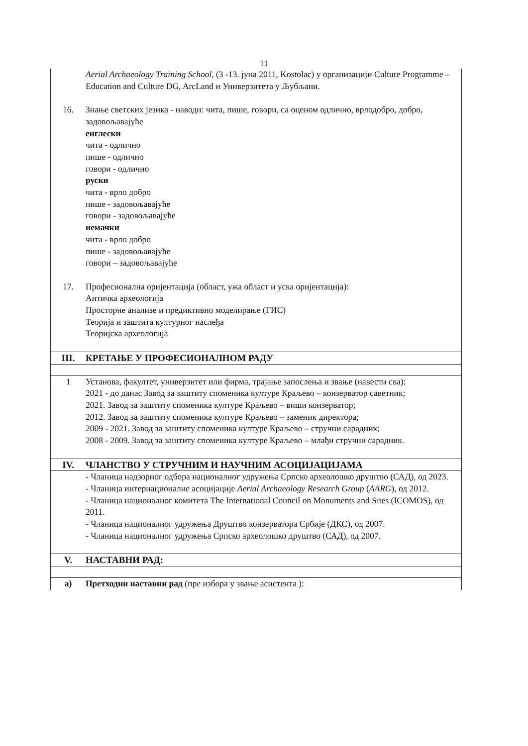11
| | Aerial Archaeology Training School , (3 -13. јуна 2011, Kostolac) у организацији Culture Programme – Education and Culture DG, ArcLand и Универзитета у Љубљани. |
| 16. | Знање светских језика - наводи: чита, пише, говори, са оценом одлично, врлодобро, добро, задовољавајуће енглески чита - одлично пише - одлично говори - одлично руски чита - врло добро пише - задовољавајуће говори - задовољавајуће немачки чита - врло добро пише - задовољавајуће говори – задовољавајуће |
| 17. | Професионална оријентација (област, ужа област и уска оријентација): Античка археологија Просторне анализе и предиктивно моделирање (ГИС) Теорија и заштита културног наслеђа Теоријска археологија |
| III. | КРЕТАЊЕ У ПРОФЕСИОНАЛНОМ РАДУ |
| 1 | Установа, факултет, универзитет или фирма, трајање запослења и звање (навести сва): 2021 - до данас Завод за заштиту споменика културе Краљево – конзерватор саветник; 2021. Завод за заштиту споменика културе Краљево – виши конзерватор; 2012. Завод за заштиту споменика културе Краљево – заменик директора; 2009 - 2021. Завод за заштиту споменика културе Краљево – стручни сарадник; 2008 - 2009. Завод за заштиту споменика културе Краљево – млађи стручни сарадник. |
| IV. | ЧЛАНСТВО У СТРУЧНИМ И НАУЧНИМ АСОЦИЈАЦИЈАМА |
| | - Чланица надзорног одбора националног удружења Српско археолошко друштво (САД), од 2023. - Чланица интернационалне асоцијације Aerial Archaeology Research Group ( AARG ), од 2012. - Чланица националног комитета The International Council on Monuments and Sites (ICOMOS), од 2011. - Чланица националног удружења Друштво конзерватора Србије (ДКС), од 2007. - Чланица националног удружења Српско археолошко друштво (САД), од 2007. |
| V. | НАСТАВНИ РАД: |
| а) | Претходни наставни рад (пре избора у звање асистента ): |